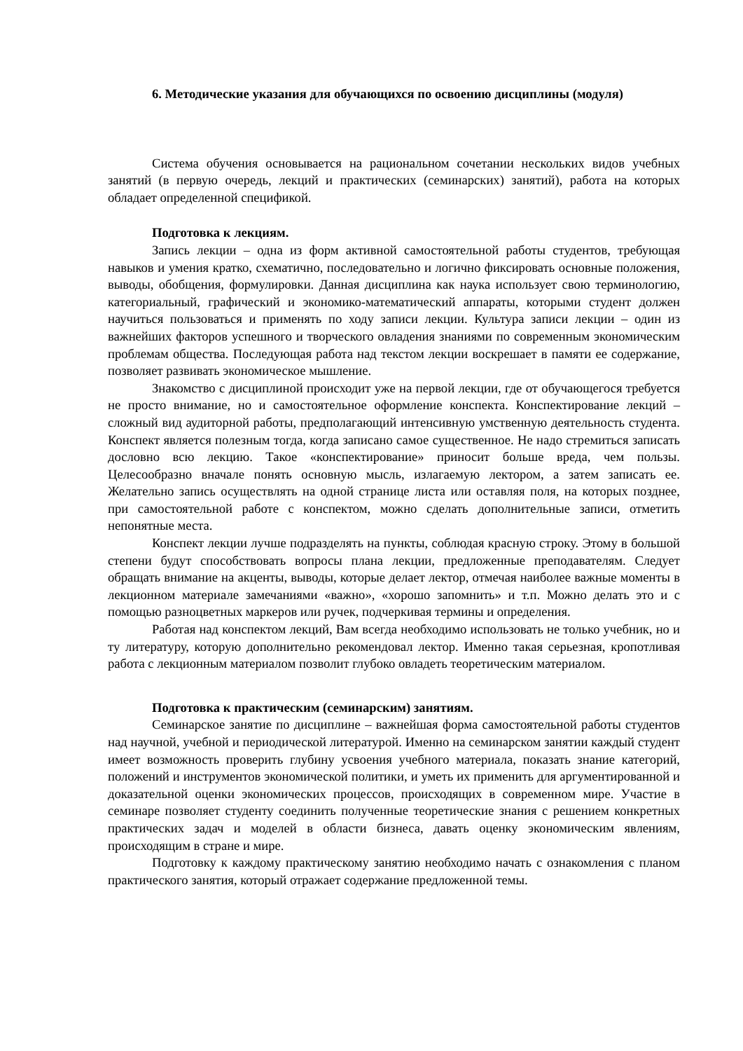6. Методические указания для обучающихся по освоению дисциплины (модуля)
Система обучения основывается на рациональном сочетании нескольких видов учебных занятий (в первую очередь, лекций и практических (семинарских) занятий), работа на которых обладает определенной спецификой.
Подготовка к лекциям.
Запись лекции – одна из форм активной самостоятельной работы студентов, требующая навыков и умения кратко, схематично, последовательно и логично фиксировать основные положения, выводы, обобщения, формулировки. Данная дисциплина как наука использует свою терминологию, категориальный, графический и экономико-математический аппараты, которыми студент должен научиться пользоваться и применять по ходу записи лекции. Культура записи лекции – один из важнейших факторов успешного и творческого овладения знаниями по современным экономическим проблемам общества. Последующая работа над текстом лекции воскрешает в памяти ее содержание, позволяет развивать экономическое мышление.
Знакомство с дисциплиной происходит уже на первой лекции, где от обучающегося требуется не просто внимание, но и самостоятельное оформление конспекта. Конспектирование лекций – сложный вид аудиторной работы, предполагающий интенсивную умственную деятельность студента. Конспект является полезным тогда, когда записано самое существенное. Не надо стремиться записать дословно всю лекцию. Такое «конспектирование» приносит больше вреда, чем пользы. Целесообразно вначале понять основную мысль, излагаемую лектором, а затем записать ее. Желательно запись осуществлять на одной странице листа или оставляя поля, на которых позднее, при самостоятельной работе с конспектом, можно сделать дополнительные записи, отметить непонятные места.
Конспект лекции лучше подразделять на пункты, соблюдая красную строку. Этому в большой степени будут способствовать вопросы плана лекции, предложенные преподавателям. Следует обращать внимание на акценты, выводы, которые делает лектор, отмечая наиболее важные моменты в лекционном материале замечаниями «важно», «хорошо запомнить» и т.п. Можно делать это и с помощью разноцветных маркеров или ручек, подчеркивая термины и определения.
Работая над конспектом лекций, Вам всегда необходимо использовать не только учебник, но и ту литературу, которую дополнительно рекомендовал лектор. Именно такая серьезная, кропотливая работа с лекционным материалом позволит глубоко овладеть теоретическим материалом.
Подготовка к практическим (семинарским) занятиям.
Семинарское занятие по дисциплине – важнейшая форма самостоятельной работы студентов над научной, учебной и периодической литературой. Именно на семинарском занятии каждый студент имеет возможность проверить глубину усвоения учебного материала, показать знание категорий, положений и инструментов экономической политики, и уметь их применить для аргументированной и доказательной оценки экономических процессов, происходящих в современном мире. Участие в семинаре позволяет студенту соединить полученные теоретические знания с решением конкретных практических задач и моделей в области бизнеса, давать оценку экономическим явлениям, происходящим в стране и мире.
Подготовку к каждому практическому занятию необходимо начать с ознакомления с планом практического занятия, который отражает содержание предложенной темы.